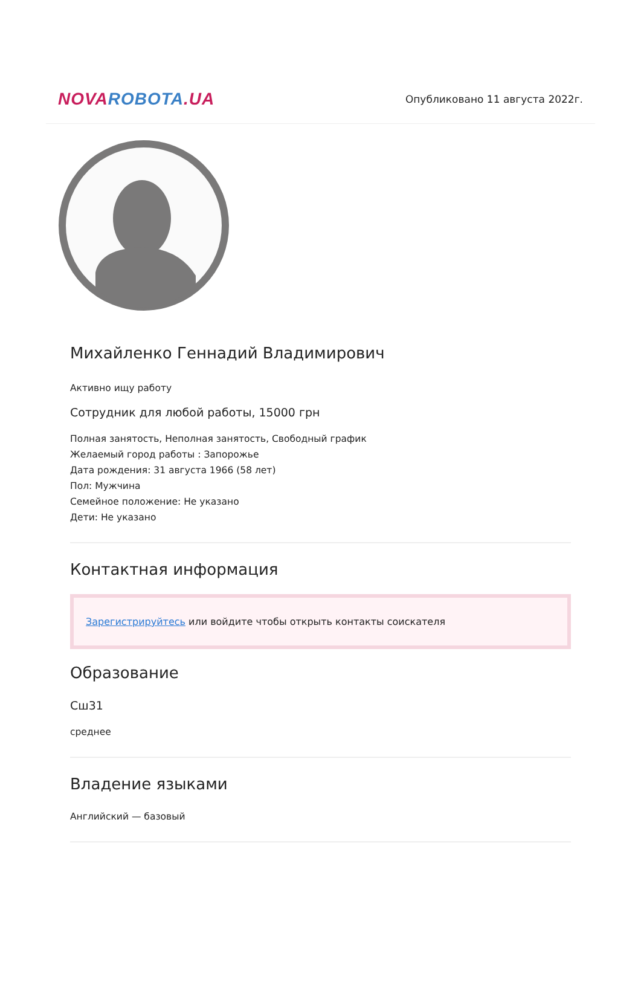NOVA ROBOTA.UA
Опубликовано 11 августа 2022г.
Михайленко Геннадий Владимирович
Активно ищу работу
Сотрудник для любой работы, 15000 грн
Полная занятость, Неполная занятость, Свободный график
Желаемый город работы : Запорожье
Дата рождения: 31 августа 1966 (58 лет)
Пол: Мужчина
Семейное положение: Не указано
Дети: Не указано
Контактная информация
Зарегистрируйтесь или войдите чтобы открыть контакты соискателя
Образование
Сш31
среднее
Владение языками
Английский — базовый